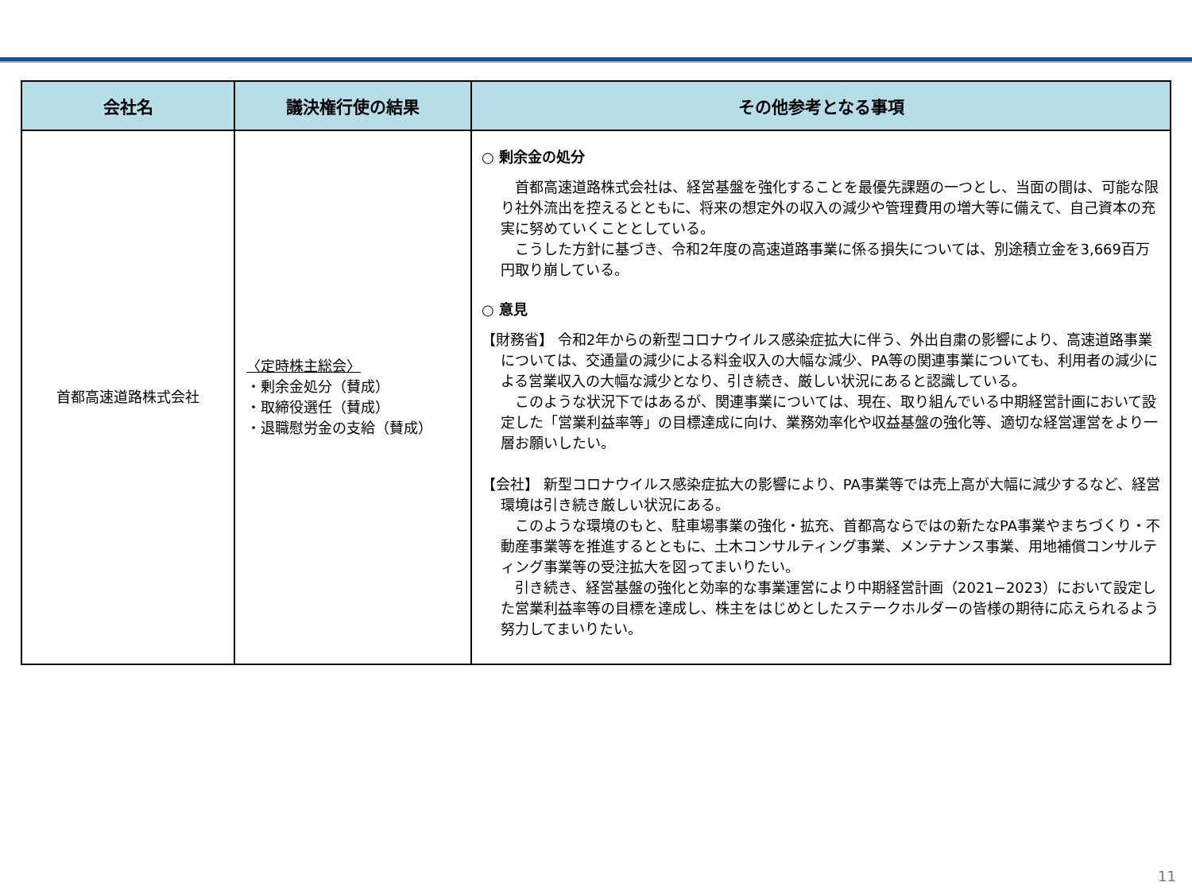| 会社名 | 議決権行使の結果 | その他参考となる事項 |
| --- | --- | --- |
| 首都高速道路株式会社 | 〈定時株主総会〉 ・剰余金処分（賛成） ・取締役選任（賛成） ・退職慰労金の支給（賛成） | ○ 剰余金の処分 首都高速道路株式会社は、経営基盤を強化することを最優先課題の一つとし、当面の間は、可能な限り社外流出を控えるとともに、将来の想定外の収入の減少や管理費用の増大等に備えて、自己資本の充実に努めていくこととしている。 こうした方針に基づき、令和2年度の高速道路事業に係る損失については、別途積立金を3,669百万円取り崩している。 ○ 意見 【財務省】 令和2年からの新型コロナウイルス感染症拡大に伴う、外出自粛の影響により、高速道路事業については、交通量の減少による料金収入の大幅な減少、PA等の関連事業についても、利用者の減少による営業収入の大幅な減少となり、引き続き、厳しい状況にあると認識している。 このような状況下ではあるが、関連事業については、現在、取り組んでいる中期経営計画において設定した「営業利益率等」の目標達成に向け、業務効率化や収益基盤の強化等、適切な経営運営をより一層お願いしたい。 【会社】 新型コロナウイルス感染症拡大の影響により、PA事業等では売上高が大幅に減少するなど、経営環境は引き続き厳しい状況にある。 このような環境のもと、駐車場事業の強化・拡充、首都高ならではの新たなPA事業やまちづくり・不動産事業等を推進するとともに、土木コンサルティング事業、メンテナンス事業、用地補償コンサルティング事業等の受注拡大を図ってまいりたい。 引き続き、経営基盤の強化と効率的な事業運営により中期経営計画（2021−2023）において設定した営業利益率等の目標を達成し、株主をはじめとしたステークホルダーの皆様の期待に応えられるよう努力してまいりたい。 |
11